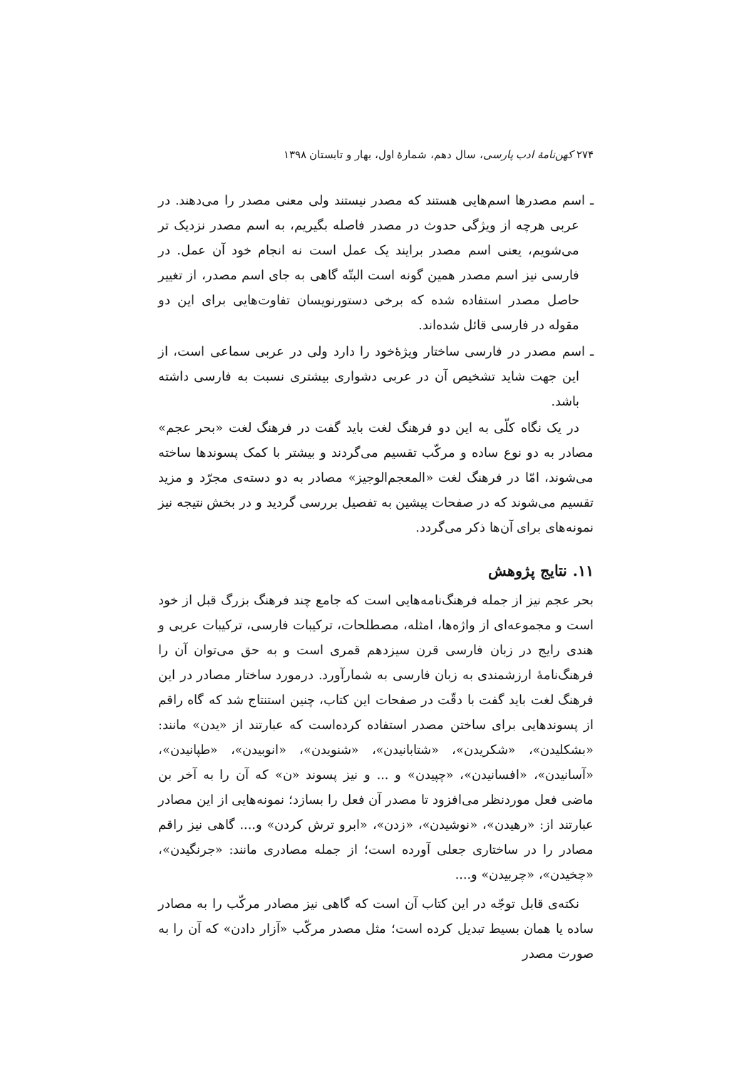۲۷۴ کهن‌نامهٔ ادب پارسی، سال دهم، شمارهٔ اول، بهار و تابستان ۱۳۹۸
ـ اسم مصدرها اسم‌هایی هستند که مصدر نیستند ولی معنی مصدر را می‌دهند. در عربی هرچه از ویژگی حدوث در مصدر فاصله بگیریم، به اسم مصدر نزدیک تر می‌شویم، یعنی اسم مصدر برایند یک عمل است نه انجام خود آن عمل. در فارسی نیز اسم مصدر همین گونه است البتّه گاهی به جای اسم مصدر، از تغییر حاصل مصدر استفاده شده که برخی دستورنویسان تفاوت‌هایی برای این دو مقوله در فارسی قائل شده‌اند.
ـ اسم مصدر در فارسی ساختار ویژهٔ‌خود را دارد ولی در عربی سماعی است، از این جهت شاید تشخیص آن در عربی دشواری بیشتری نسبت به فارسی داشته باشد.
در یک نگاه کلّی به این دو فرهنگ لغت باید گفت در فرهنگ لغت «بحر عجم» مصادر به دو نوع ساده و مرکّب تقسیم می‌گردند و بیشتر با کمک پسوندها ساخته می‌شوند، امّا در فرهنگ لغت «المعجم‌الوجیز» مصادر به دو دسته‌ی مجرّد و مزید تقسیم می‌شوند که در صفحات پیشین به تفصیل بررسی گردید و در بخش نتیجه نیز نمونه‌های برای آن‌ها ذکر می‌گردد.
۱۱. نتایج پژوهش
بحر عجم نیز از جمله فرهنگ‌نامه‌هایی است که جامع چند فرهنگ بزرگ قبل از خود است و مجموعه‌ای از واژه‌ها، امثله، مصطلحات، ترکیبات فارسی، ترکیبات عربی و هندی رایج در زبان فارسی قرن سیزدهم قمری است و به حق می‌توان آن را فرهنگ‌نامهٔ ارزشمندی به زبان فارسی به شمارآورد. درمورد ساختار مصادر در این فرهنگ لغت باید گفت با دقّت در صفحات این کتاب، چنین استنتاج شد که گاه راقم از پسوندهایی برای ساختن مصدر استفاده کرده‌است که عبارتند از «یدن» مانند: «بشکلیدن»، «شکریدن»، «شتابانیدن»، «شنویدن»، «انوبیدن»، «طپانیدن»، «آسانیدن»، «افسانیدن»، «چپیدن» و ... و نیز پسوند «ن» که آن را به آخر بن ماضی فعل موردنظر می‌افزود تا مصدر آن فعل را بسازد؛ نمونه‌هایی از این مصادر عبارتند از: «رهیدن»، «نوشیدن»، «زدن»، «ابرو ترش کردن» و.... گاهی نیز راقم مصادر را در ساختاری جعلی آورده است؛ از جمله مصادری مانند: «جرنگیدن»، «چخیدن»، «چربیدن» و....
نکته‌ی قابل توجّه در این کتاب آن است که گاهی نیز مصادر مرکّب را به مصادر ساده یا همان بسیط تبدیل کرده است؛ مثل مصدر مرکّب «آزار دادن» که آن را به صورت مصدر